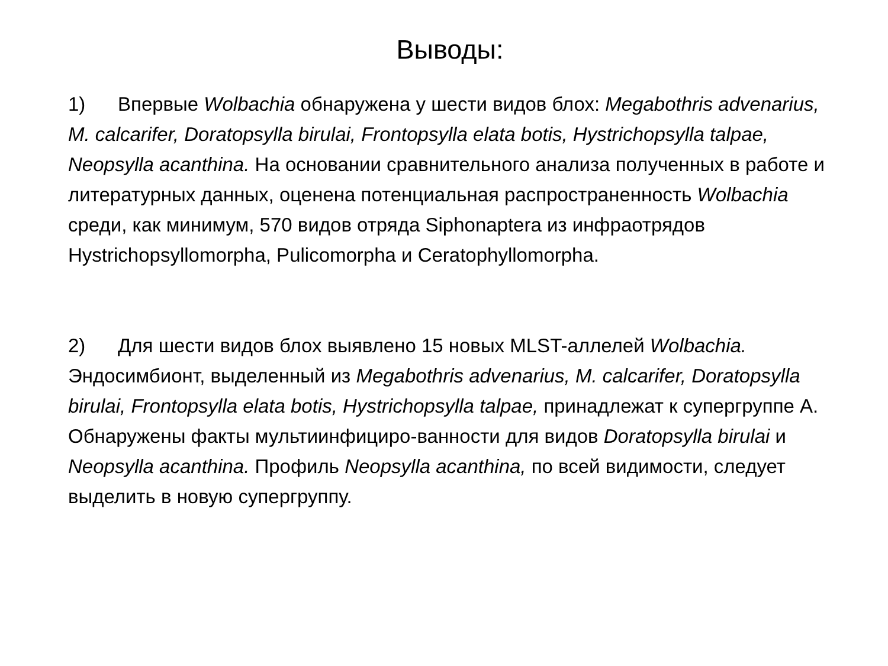Выводы:
1) Впервые Wolbachia обнаружена у шести видов блох: Megabothris advenarius, M. calcarifer, Doratopsylla birulai, Frontopsylla elata botis, Hystrichopsylla talpae, Neopsylla acanthina. На основании сравнительного анализа полученных в работе и литературных данных, оценена потенциальная распространенность Wolbachia среди, как минимум, 570 видов отряда Siphonaptera из инфраотрядов Hystrichopsyllomorpha, Pulicomorpha и Ceratophyllomorpha.
2) Для шести видов блох выявлено 15 новых MLST-аллелей Wolbachia. Эндосимбионт, выделенный из Megabothris advenarius, M. calcarifer, Doratopsylla birulai, Frontopsylla elata botis, Hystrichopsylla talpae, принадлежат к супергруппе А. Обнаружены факты мультиинфициро-ванности для видов Doratopsylla birulai и Neopsylla acanthina. Профиль Neopsylla acanthina, по всей видимости, следует выделить в новую супергруппу.